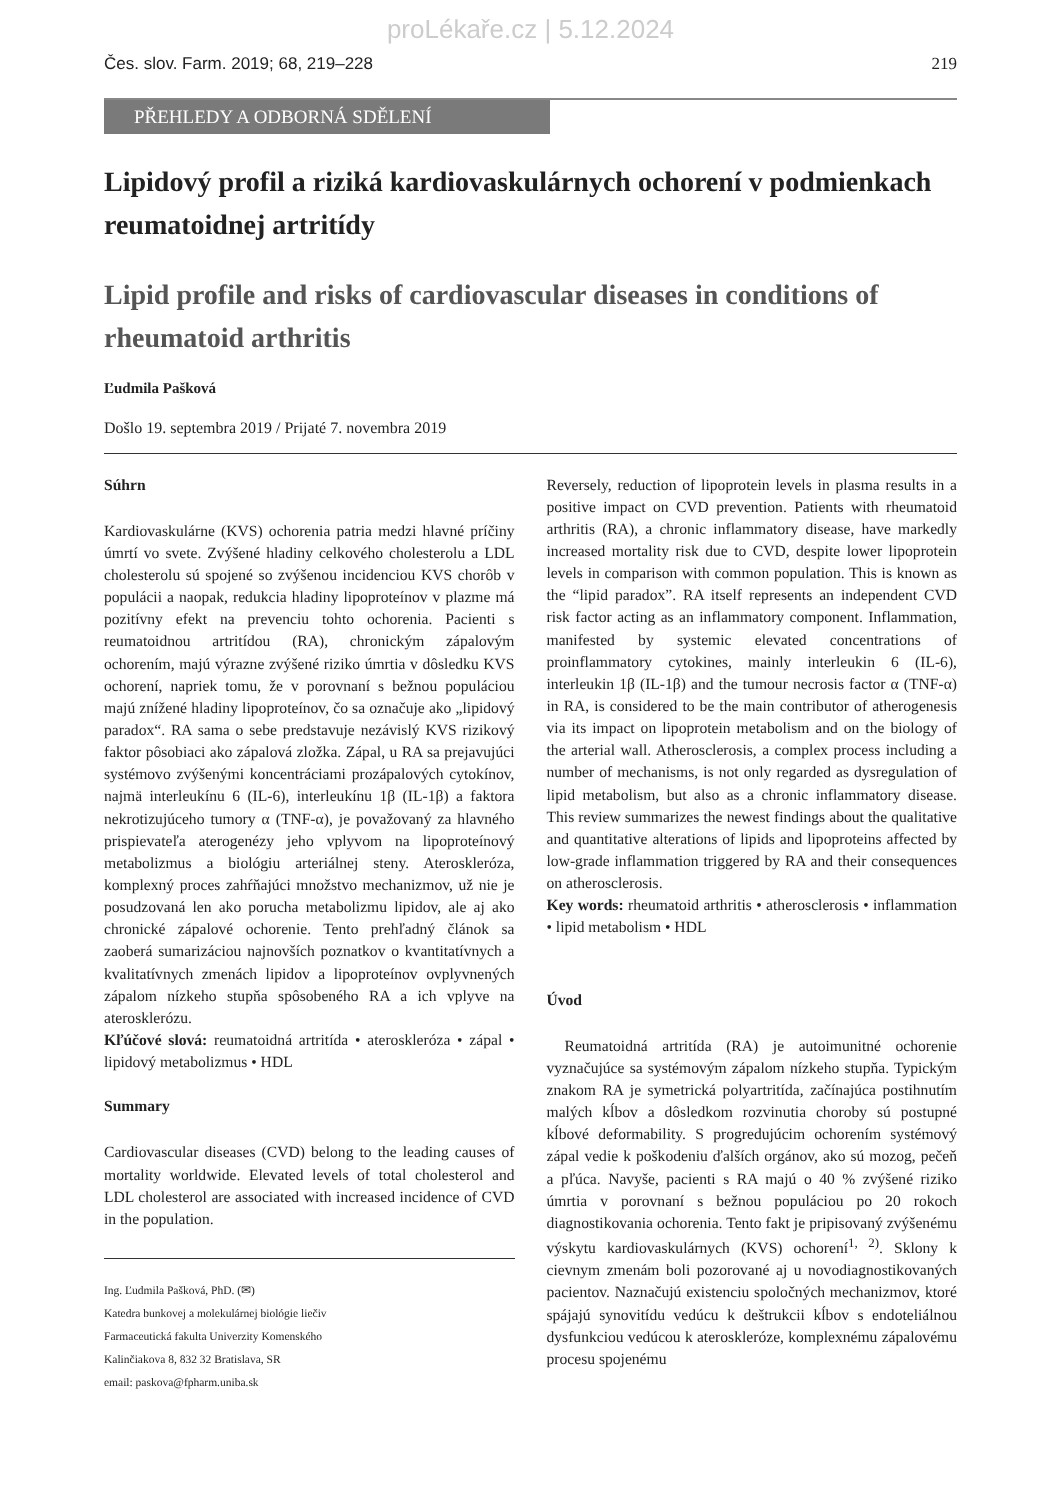proLékaře.cz | 5.12.2024
Čes. slov. Farm. 2019; 68, 219–228 219
PŘEHLEDY A ODBORNÁ SDĚLENÍ
Lipidový profil a riziká kardiovaskulárnych ochorení v podmienkach reumatoidnej artritídy
Lipid profile and risks of cardiovascular diseases in conditions of rheumatoid arthritis
Ľudmila Pašková
Došlo 19. septembra 2019 / Prijaté 7. novembra 2019
Súhrn
Kardiovaskulárne (KVS) ochorenia patria medzi hlavné príčiny úmrtí vo svete. Zvýšené hladiny celkového cholesterolu a LDL cholesterolu sú spojené so zvýšenou incidenciou KVS chorôb v populácii a naopak, redukcia hladiny lipoproteínov v plazme má pozitívny efekt na prevenciu tohto ochorenia. Pacienti s reumatoidnou artritídou (RA), chronickým zápalovým ochorením, majú výrazne zvýšené riziko úmrtia v dôsledku KVS ochorení, napriek tomu, že v porovnaní s bežnou populáciou majú znížené hladiny lipoproteínov, čo sa označuje ako „lipidový paradox“. RA sama o sebe predstavuje nezávislý KVS rizikový faktor pôsobiaci ako zápalová zložka. Zápal, u RA sa prejavujúci systémovo zvýšenými koncentráciami prozápalových cytokínov, najmä interleukínu 6 (IL-6), interleukínu 1β (IL-1β) a faktora nekrotizujúceho tumory α (TNF-α), je považovaný za hlavného prispievateľa aterogenézy jeho vplyvom na lipoproteínový metabolizmus a biológiu arteriálnej steny. Ateroskleróza, komplexný proces zahŕňajúci množstvo mechanizmov, už nie je posudzovaná len ako porucha metabolizmu lipidov, ale aj ako chronické zápalové ochorenie. Tento prehľadný článok sa zaoberá sumarizáciou najnovších poznatkov o kvantitatívnych a kvalitatívnych zmenách lipidov a lipoproteínov ovplyvnených zápalom nízkeho stupňa spôsobeného RA a ich vplyve na aterosklerózu.
Kľúčové slová: reumatoidná artritída • ateroskleróza • zápal • lipidový metabolizmus • HDL
Summary
Cardiovascular diseases (CVD) belong to the leading causes of mortality worldwide. Elevated levels of total cholesterol and LDL cholesterol are associated with increased incidence of CVD in the population.
Ing. Ľudmila Pašková, PhD. (✉)
Katedra bunkovej a molekulárnej biológie liečiv
Farmaceutická fakulta Univerzity Komenského
Kalinčiakova 8, 832 32 Bratislava, SR
email: paskova@fpharm.uniba.sk
Reversely, reduction of lipoprotein levels in plasma results in a positive impact on CVD prevention. Patients with rheumatoid arthritis (RA), a chronic inflammatory disease, have markedly increased mortality risk due to CVD, despite lower lipoprotein levels in comparison with common population. This is known as the “lipid paradox”. RA itself represents an independent CVD risk factor acting as an inflammatory component. Inflammation, manifested by systemic elevated concentrations of proinflammatory cytokines, mainly interleukin 6 (IL-6), interleukin 1β (IL-1β) and the tumour necrosis factor α (TNF-α) in RA, is considered to be the main contributor of atherogenesis via its impact on lipoprotein metabolism and on the biology of the arterial wall. Atherosclerosis, a complex process including a number of mechanisms, is not only regarded as dysregulation of lipid metabolism, but also as a chronic inflammatory disease. This review summarizes the newest findings about the qualitative and quantitative alterations of lipids and lipoproteins affected by low-grade inflammation triggered by RA and their consequences on atherosclerosis.
Key words: rheumatoid arthritis • atherosclerosis • inflammation • lipid metabolism • HDL
Úvod
Reumatoidná artritída (RA) je autoimunitné ochorenie vyznačujúce sa systémovým zápalom nízkeho stupňa. Typickým znakom RA je symetrická polyartritída, začínajúca postihnutím malých kĺbov a dôsledkom rozvinutia choroby sú postupné kĺbové deformability. S progredujúcim ochorením systémový zápal vedie k poškodeniu ďalších orgánov, ako sú mozog, pečeň a pľúca. Navyše, pacienti s RA majú o 40 % zvýšené riziko úmrtia v porovnaní s bežnou populáciou po 20 rokoch diagnostikovania ochorenia. Tento fakt je pripisovaný zvýšenému výskytu kardiovaskulárnych (KVS) ochorení<sup>1, 2)</sup>. Sklony k cievnym zmenám boli pozorované aj u novodiagnostikovaných pacientov. Naznačujú existenciu spoločných mechanizmov, ktoré spájajú synovitídu vedúcu k deštrukcii kĺbov s endoteliálnou dysfunkciou vedúcou k ateroskleróze, komplexnému zápalovému procesu spojenému